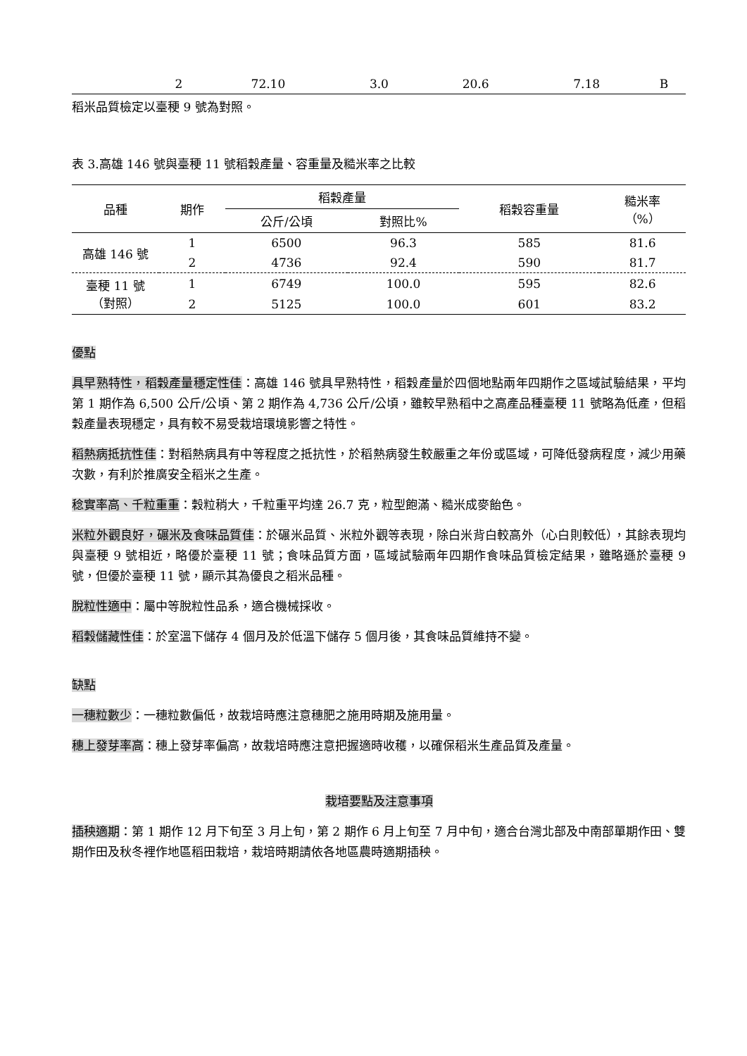| | 2 | 72.10 | 3.0 | 20.6 | 7.18 | B |
稻米品質檢定以臺稉 9 號為對照。
表 3.高雄 146 號與臺稉 11 號稻穀產量、容重量及糙米率之比較
| 品種 | 期作 | 稻穀產量 | | 稻穀容重量 | 糙米率 （%） |
| --- | --- | --- | --- | --- | --- |
| | | 公斤/公頃 | 對照比% | | |
| 高雄 146 號 | 1 | 6500 | 96.3 | 585 | 81.6 |
| | 2 | 4736 | 92.4 | 590 | 81.7 |
| 臺稉 11 號 （對照） | 1 | 6749 | 100.0 | 595 | 82.6 |
| | 2 | 5125 | 100.0 | 601 | 83.2 |
優點
具早熟特性，稻穀產量穩定性佳：高雄 146 號具早熟特性，稻穀產量於四個地點兩年四期作之區域試驗結果，平均第 1 期作為 6,500 公斤/公頃、第 2 期作為 4,736 公斤/公頃，雖較早熟稻中之高產品種臺稉 11 號略為低產，但稻穀產量表現穩定，具有較不易受栽培環境影響之特性。
稻熱病抵抗性佳：對稻熱病具有中等程度之抵抗性，於稻熱病發生較嚴重之年份或區域，可降低發病程度，減少用藥次數，有利於推廣安全稻米之生產。
稔實率高、千粒重重：穀粒稍大，千粒重平均達 26.7 克，粒型飽滿、糙米成麥飴色。
米粒外觀良好，碾米及食味品質佳：於碾米品質、米粒外觀等表現，除白米背白較高外（心白則較低），其餘表現均與臺稉 9 號相近，略優於臺稉 11 號；食味品質方面，區域試驗兩年四期作食味品質檢定結果，雖略遜於臺稉 9 號，但優於臺稉 11 號，顯示其為優良之稻米品種。
脫粒性適中：屬中等脫粒性品系，適合機械採收。
稻穀儲藏性佳：於室溫下儲存 4 個月及於低溫下儲存 5 個月後，其食味品質維持不變。
缺點
一穗粒數少：一穗粒數偏低，故栽培時應注意穗肥之施用時期及施用量。
穗上發芽率高：穗上發芽率偏高，故栽培時應注意把握適時收穫，以確保稻米生產品質及產量。
栽培要點及注意事項
插秧適期：第 1 期作 12 月下旬至 3 月上旬，第 2 期作 6 月上旬至 7 月中旬，適合台灣北部及中南部單期作田、雙期作田及秋冬裡作地區稻田栽培，栽培時期請依各地區農時適期插秧。